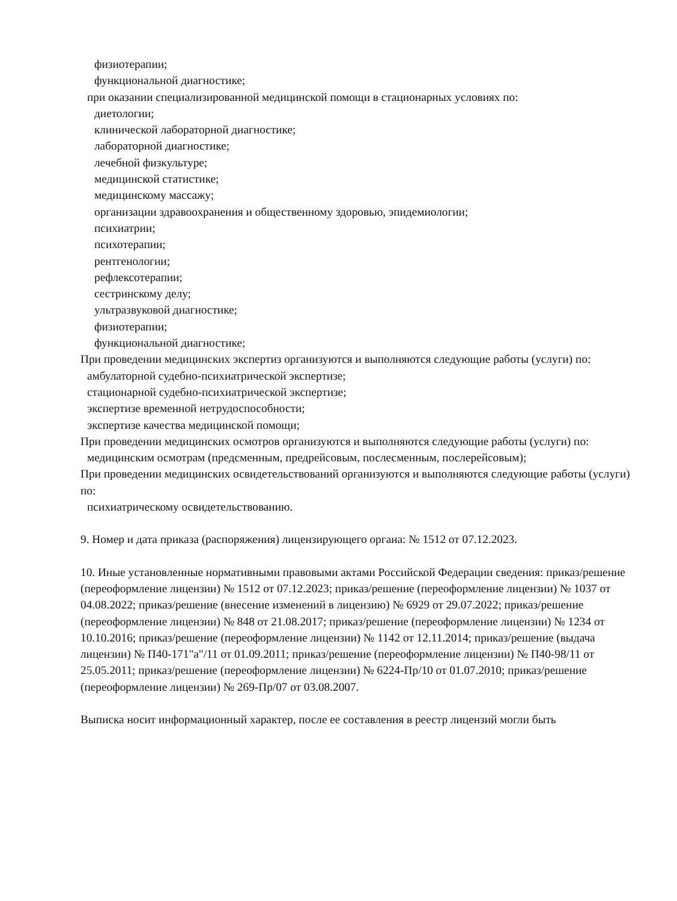физиотерапии;
функциональной диагностике;
при оказании специализированной медицинской помощи в стационарных условиях по:
диетологии;
клинической лабораторной диагностике;
лабораторной диагностике;
лечебной физкультуре;
медицинской статистике;
медицинскому массажу;
организации здравоохранения и общественному здоровью, эпидемиологии;
психиатрии;
психотерапии;
рентгенологии;
рефлексотерапии;
сестринскому делу;
ультразвуковой диагностике;
физиотерапии;
функциональной диагностике;
При проведении медицинских экспертиз организуются и выполняются следующие работы (услуги) по:
амбулаторной судебно-психиатрической экспертизе;
стационарной судебно-психиатрической экспертизе;
экспертизе временной нетрудоспособности;
экспертизе качества медицинской помощи;
При проведении медицинских осмотров организуются и выполняются следующие работы (услуги) по:
медицинским осмотрам (предсменным, предрейсовым, послесменным, послерейсовым);
При проведении медицинских освидетельствований организуются и выполняются следующие работы (услуги) по:
психиатрическому освидетельствованию.
9. Номер и дата приказа (распоряжения) лицензирующего органа: № 1512 от 07.12.2023.
10. Иные установленные нормативными правовыми актами Российской Федерации сведения: приказ/решение (переоформление лицензии) № 1512 от 07.12.2023; приказ/решение (переоформление лицензии) № 1037 от 04.08.2022; приказ/решение (внесение изменений в лицензию) № 6929 от 29.07.2022; приказ/решение (переоформление лицензии) № 848 от 21.08.2017; приказ/решение (переоформление лицензии) № 1234 от 10.10.2016; приказ/решение (переоформление лицензии) № 1142 от 12.11.2014; приказ/решение (выдача лицензии) № П40-171"а"/11 от 01.09.2011; приказ/решение (переоформление лицензии) № П40-98/11 от 25.05.2011; приказ/решение (переоформление лицензии) № 6224-Пр/10 от 01.07.2010; приказ/решение (переоформление лицензии) № 269-Пр/07 от 03.08.2007.
Выписка носит информационный характер, после ее составления в реестр лицензий могли быть